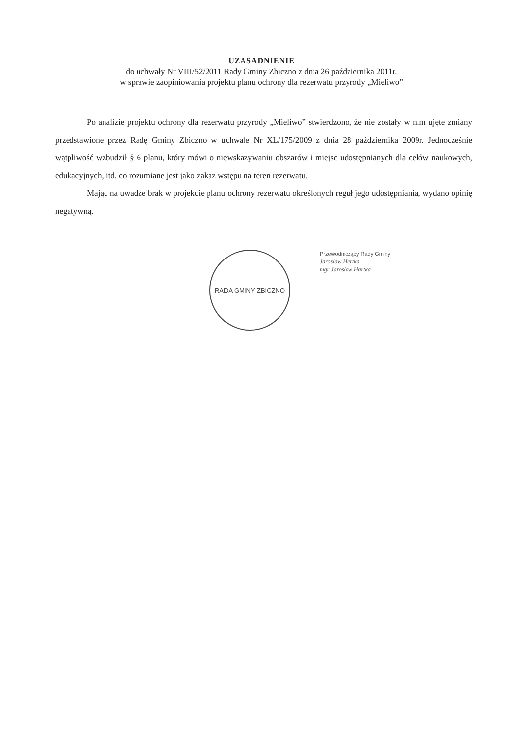UZASADNIENIE
do uchwały Nr VIII/52/2011 Rady Gminy Zbiczno z dnia 26 października 2011r.
w sprawie zaopiniowania projektu planu ochrony dla rezerwatu przyrody „Mieliwo”
Po analizie projektu ochrony dla rezerwatu przyrody „Mieliwo” stwierdzono, że nie zostały w nim ujęte zmiany przedstawione przez Radę Gminy Zbiczno w uchwale Nr XL/175/2009 z dnia 28 października 2009r. Jednocześnie wątpliwość wzbudził § 6 planu, który mówi o niewskazywaniu obszarów i miejsc udostępnianych dla celów naukowych, edukacyjnych, itd. co rozumiane jest jako zakaz wstępu na teren rezerwatu.
Mając na uwadze brak w projekcie planu ochrony rezerwatu określonych reguł jego udostępniania, wydano opinię negatywną.
RADA GMINY ZBICZNO
Przewodniczący Rady Gminy
Jarosław Hartka
mgr Jarosław Hartka